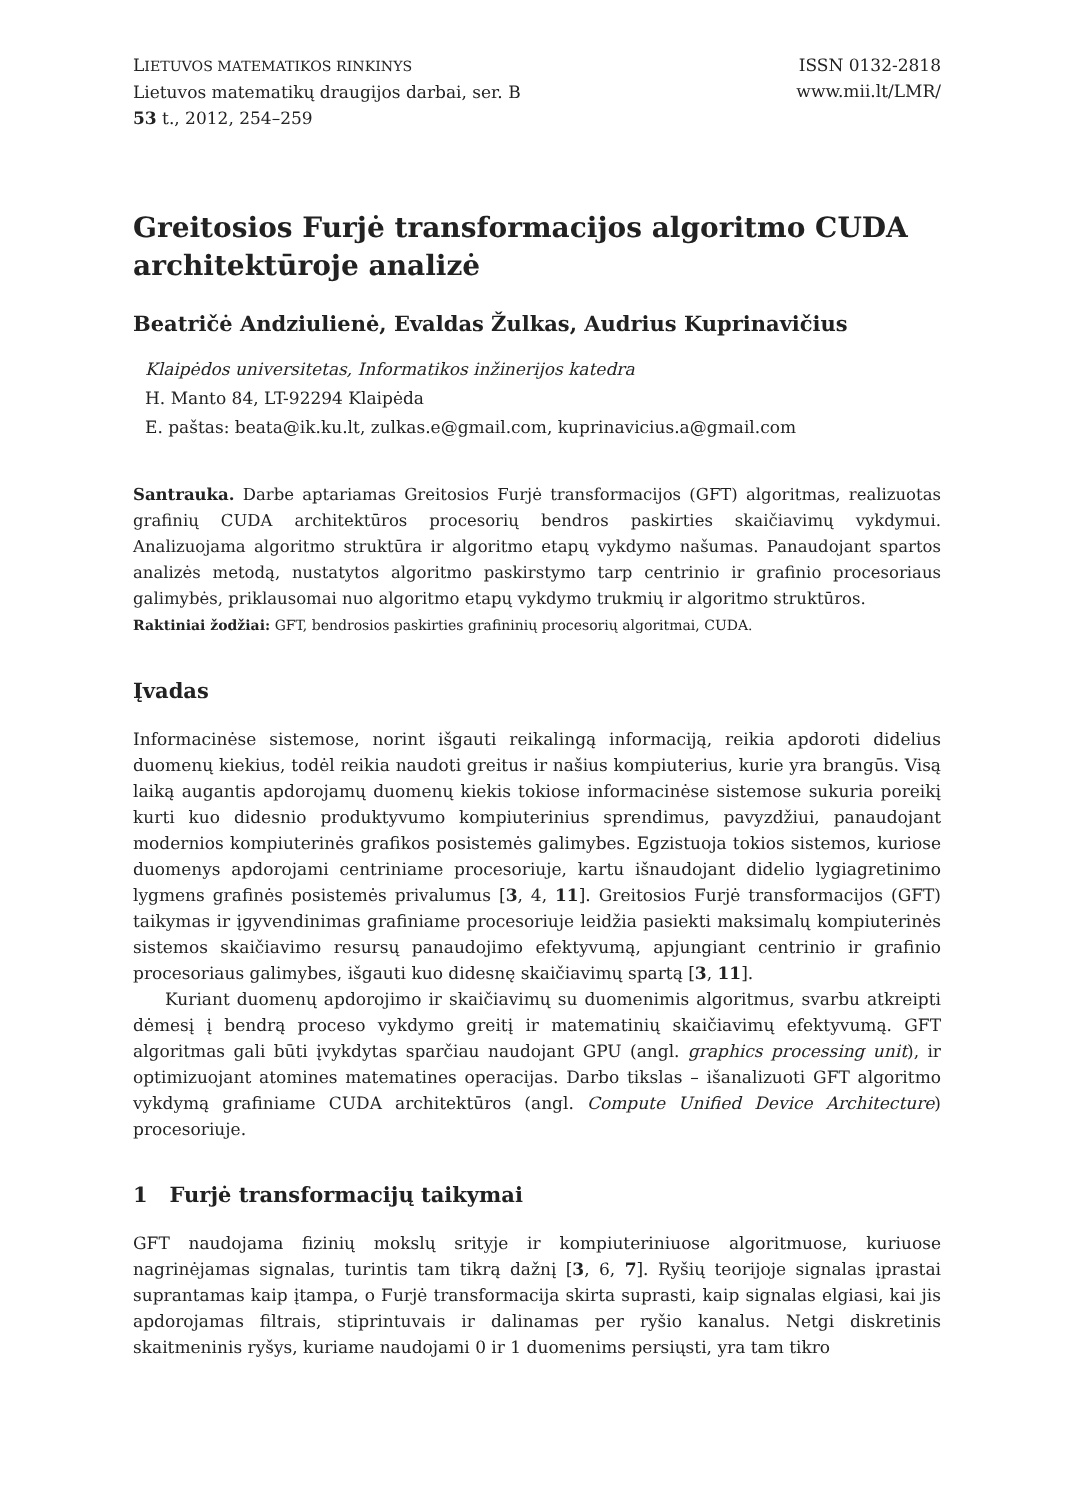LIETUVOS MATEMATIKOS RINKINYS
Lietuvos matematikų draugijos darbai, ser. B
53 t., 2012, 254–259
ISSN 0132-2818
www.mii.lt/LMR/
Greitosios Furjė transformacijos algoritmo CUDA architektūroje analizė
Beatričė Andziulienė, Evaldas Žulkas, Audrius Kuprinavičius
Klaipėdos universitetas, Informatikos inžinerijos katedra
H. Manto 84, LT-92294 Klaipėda
E. paštas: beata@ik.ku.lt, zulkas.e@gmail.com, kuprinavicius.a@gmail.com
Santrauka. Darbe aptariamas Greitosios Furjė transformacijos (GFT) algoritmas, realizuotas grafinių CUDA architektūros procesorių bendros paskirties skaičiavimų vykdymui. Analizuojama algoritmo struktūra ir algoritmo etapų vykdymo našumas. Panaudojant spartos analizės metodą, nustatytos algoritmo paskirstymo tarp centrinio ir grafinio procesoriaus galimybės, priklausomai nuo algoritmo etapų vykdymo trukmių ir algoritmo struktūros.
Raktiniai žodžiai: GFT, bendrosios paskirties grafininių procesorių algoritmai, CUDA.
Įvadas
Informacinėse sistemose, norint išgauti reikalingą informaciją, reikia apdoroti didelius duomenų kiekius, todėl reikia naudoti greitus ir našius kompiuterius, kurie yra brangūs. Visą laiką augantis apdorojamų duomenų kiekis tokiose informacinėse sistemose sukuria poreikį kurti kuo didesnio produktyvumo kompiuterinius sprendimus, pavyzdžiui, panaudojant modernios kompiuterinės grafikos posistemės galimybes. Egzistuoja tokios sistemos, kuriose duomenys apdorojami centriniame procesoriuje, kartu išnaudojant didelio lygiagretinimo lygmens grafinės posistemės privalumus [3, 4, 11]. Greitosios Furjė transformacijos (GFT) taikymas ir įgyvendinimas grafiniame procesoriuje leidžia pasiekti maksimalų kompiuterinės sistemos skaičiavimo resursų panaudojimo efektyvumą, apjungiant centrinio ir grafinio procesoriaus galimybes, išgauti kuo didesnę skaičiavimų spartą [3, 11].
Kuriant duomenų apdorojimo ir skaičiavimų su duomenimis algoritmus, svarbu atkreipti dėmesį į bendrą proceso vykdymo greitį ir matematinių skaičiavimų efektyvumą. GFT algoritmas gali būti įvykdytas sparčiau naudojant GPU (angl. graphics processing unit), ir optimizuojant atomines matematines operacijas. Darbo tikslas – išanalizuoti GFT algoritmo vykdymą grafiniame CUDA architektūros (angl. Compute Unified Device Architecture) procesoriuje.
1 Furjė transformacijų taikymai
GFT naudojama fizinių mokslų srityje ir kompiuteriniuose algoritmuose, kuriuose nagrinėjamas signalas, turintis tam tikrą dažnį [3, 6, 7]. Ryšių teorijoje signalas įprastai suprantamas kaip įtampa, o Furjė transformacija skirta suprasti, kaip signalas elgiasi, kai jis apdorojamas filtrais, stiprintuvais ir dalinamas per ryšio kanalus. Netgi diskretinis skaitmeninis ryšys, kuriame naudojami 0 ir 1 duomenims persiųsti, yra tam tikro